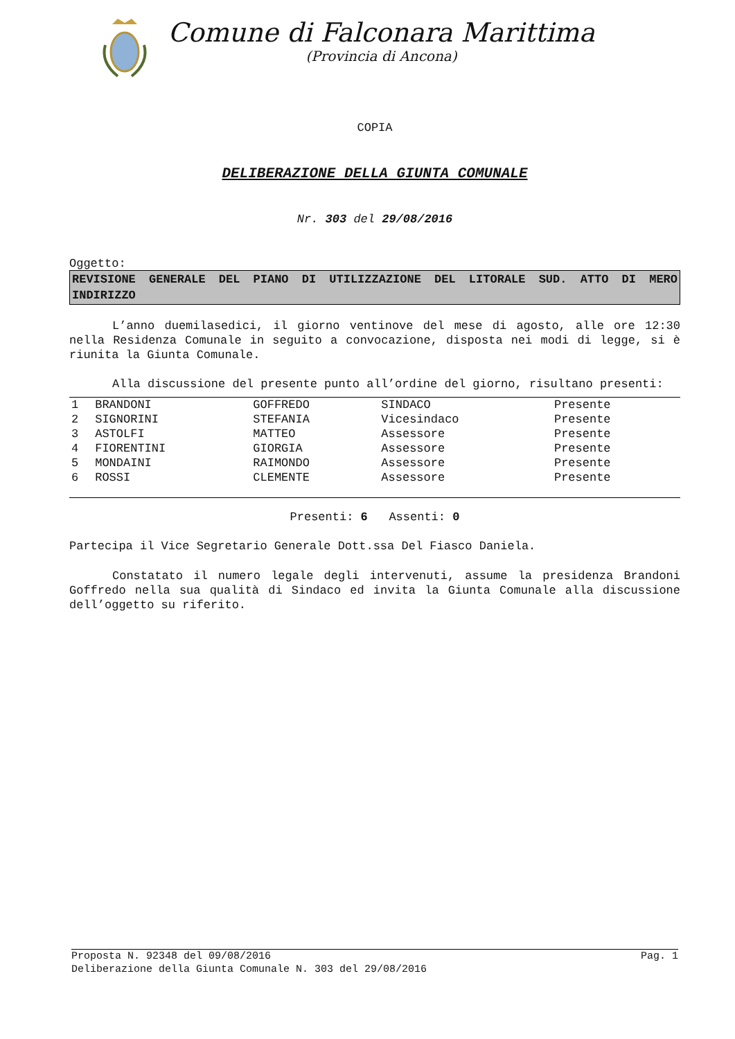Comune di Falconara Marittima
(Provincia di Ancona)
COPIA
DELIBERAZIONE DELLA GIUNTA COMUNALE
Nr. 303 del 29/08/2016
Oggetto:
REVISIONE GENERALE DEL PIANO DI UTILIZZAZIONE DEL LITORALE SUD. ATTO DI MERO INDIRIZZO
L’anno duemilasedici, il giorno ventinove del mese di agosto, alle ore 12:30 nella Residenza Comunale in seguito a convocazione, disposta nei modi di legge, si è riunita la Giunta Comunale.
Alla discussione del presente punto all’ordine del giorno, risultano presenti:
| 1 | BRANDONI | GOFFREDO | SINDACO | Presente |
| 2 | SIGNORINI | STEFANIA | Vicesindaco | Presente |
| 3 | ASTOLFI | MATTEO | Assessore | Presente |
| 4 | FIORENTINI | GIORGIA | Assessore | Presente |
| 5 | MONDAINI | RAIMONDO | Assessore | Presente |
| 6 | ROSSI | CLEMENTE | Assessore | Presente |
Presenti: 6 Assenti: 0
Partecipa il Vice Segretario Generale Dott.ssa Del Fiasco Daniela.
Constatato il numero legale degli intervenuti, assume la presidenza Brandoni Goffredo nella sua qualità di Sindaco ed invita la Giunta Comunale alla discussione dell’oggetto su riferito.
Proposta N. 92348 del 09/08/2016 Pag. 1
Deliberazione della Giunta Comunale N. 303 del 29/08/2016